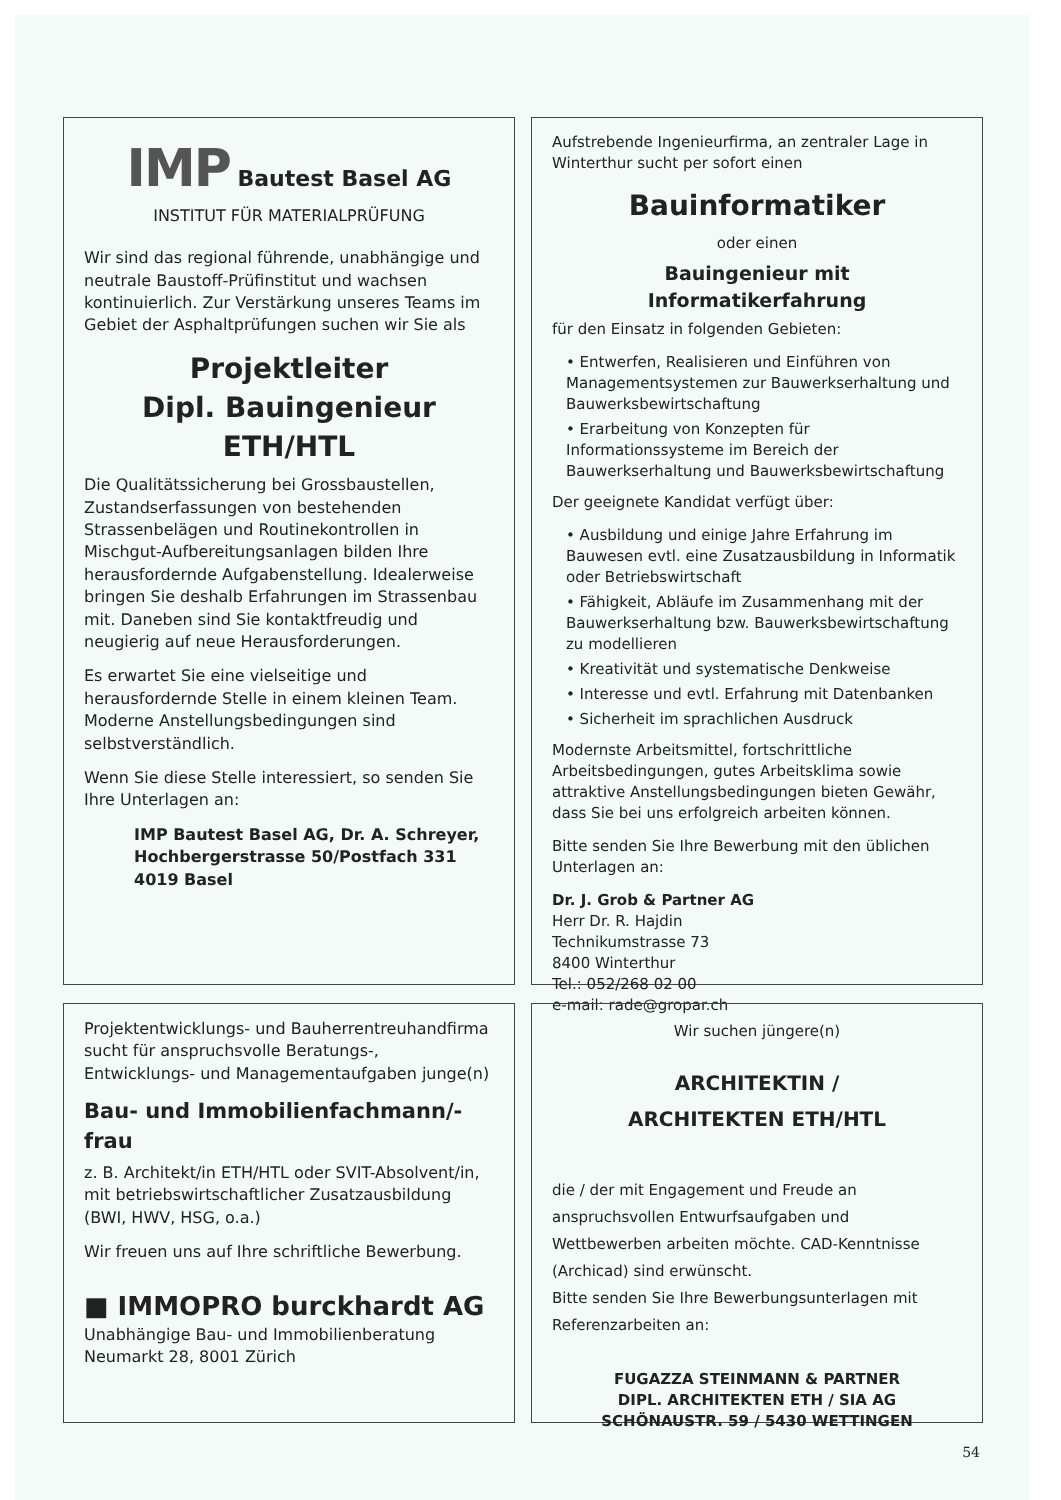IMP Bautest Basel AG
INSTITUT FÜR MATERIALPRÜFUNG
Wir sind das regional führende, unabhängige und neutrale Baustoff-Prüfinstitut und wachsen kontinuierlich. Zur Verstärkung unseres Teams im Gebiet der Asphaltprüfungen suchen wir Sie als
Projektleiter
Dipl. Bauingenieur ETH/HTL
Die Qualitätssicherung bei Grossbaustellen, Zustandserfassungen von bestehenden Strassenbelägen und Routinekontrollen in Mischgut-Aufbereitungsanlagen bilden Ihre herausfordernde Aufgabenstellung. Idealerweise bringen Sie deshalb Erfahrungen im Strassenbau mit. Daneben sind Sie kontaktfreudig und neugierig auf neue Herausforderungen.
Es erwartet Sie eine vielseitige und herausfordernde Stelle in einem kleinen Team. Moderne Anstellungsbedingungen sind selbstverständlich.
Wenn Sie diese Stelle interessiert, so senden Sie Ihre Unterlagen an:
IMP Bautest Basel AG, Dr. A. Schreyer, Hochbergerstrasse 50/Postfach 331 4019 Basel
Aufstrebende Ingenieurfirma, an zentraler Lage in Winterthur sucht per sofort einen
Bauinformatiker
oder einen
Bauingenieur mit Informatikerfahrung
für den Einsatz in folgenden Gebieten:
• Entwerfen, Realisieren und Einführen von Managementsystemen zur Bauwerkserhaltung und Bauwerksbewirtschaftung
• Erarbeitung von Konzepten für Informationssysteme im Bereich der Bauwerkserhaltung und Bauwerksbewirtschaftung
Der geeignete Kandidat verfügt über:
• Ausbildung und einige Jahre Erfahrung im Bauwesen evtl. eine Zusatzausbildung in Informatik oder Betriebswirtschaft
• Fähigkeit, Abläufe im Zusammenhang mit der Bauwerkserhaltung bzw. Bauwerksbewirtschaftung zu modellieren
• Kreativität und systematische Denkweise
• Interesse und evtl. Erfahrung mit Datenbanken
• Sicherheit im sprachlichen Ausdruck
Modernste Arbeitsmittel, fortschrittliche Arbeitsbedingungen, gutes Arbeitsklima sowie attraktive Anstellungsbedingungen bieten Gewähr, dass Sie bei uns erfolgreich arbeiten können.
Bitte senden Sie Ihre Bewerbung mit den üblichen Unterlagen an:
Dr. J. Grob & Partner AG
Herr Dr. R. Hajdin
Technikumstrasse 73
8400 Winterthur
Tel.: 052/268 02 00
e-mail: rade@gropar.ch
Projektentwicklungs- und Bauherrentreuhandfirma sucht für anspruchsvolle Beratungs-, Entwicklungs- und Managementaufgaben junge(n)
Bau- und Immobilienfachmann/-frau
z. B. Architekt/in ETH/HTL oder SVIT-Absolvent/in, mit betriebswirtschaftlicher Zusatzausbildung (BWI, HWV, HSG, o.a.)
Wir freuen uns auf Ihre schriftliche Bewerbung.
■ IMMOPRO burckhardt AG
Unabhängige Bau- und Immobilienberatung
Neumarkt 28, 8001 Zürich
Wir suchen jüngere(n)
ARCHITEKTIN /
ARCHITEKTEN ETH/HTL
die / der mit Engagement und Freude an anspruchsvollen Entwurfsaufgaben und Wettbewerben arbeiten möchte. CAD-Kenntnisse (Archicad) sind erwünscht.
Bitte senden Sie Ihre Bewerbungsunterlagen mit Referenzarbeiten an:
FUGAZZA STEINMANN & PARTNER
DIPL. ARCHITEKTEN ETH / SIA AG
SCHÖNAUSTR. 59 / 5430 WETTINGEN
54